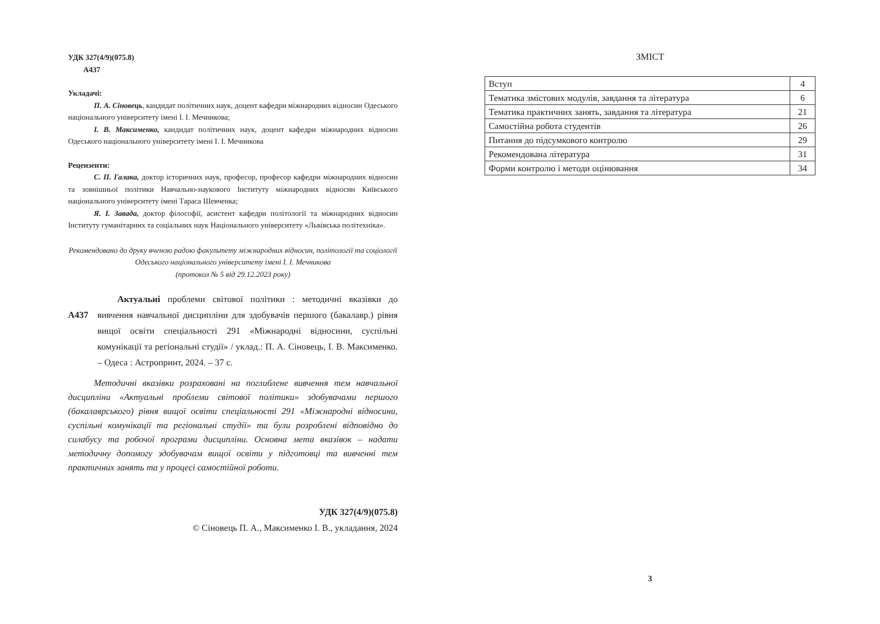УДК 327(4/9)(075.8)
А437
Укладачі:
П. А. Сіновець, кандидат політичних наук, доцент кафедри міжнародних відносин Одеського національного університету імені І. І. Мечникова;
І. В. Максименко, кандидат політичних наук, доцент кафедри міжнародних відносин Одеського національного університету імені І. І. Мечникова
Рецензенти:
С. П. Галака, доктор історичних наук, професор, професор кафедри міжнародних відносин та зовнішньої політики Навчально-наукового Інституту міжнародних відносин Київського національного університету імені Тараса Шевченка;
Я. І. Завада, доктор філософії, асистент кафедри політології та міжнародних відносин Інституту гуманітарних та соціальних наук Національного університету «Львівська політехніка».
Рекомендовано до друку вченою радою факультету міжнародних відносин, політології та соціології Одеського національного університету імені І. І. Мечникова
(протокол № 5 від 29.12.2023 року)
А437
Актуальні проблеми світової політики : методичні вказівки до вивчення навчальної дисципліни для здобувачів першого (бакалавр.) рівня вищої освіти спеціальності 291 «Міжнародні відносини, суспільні комунікації та регіональні студії» / уклад.: П. А. Сіновець, І. В. Максименко. – Одеса : Астропринт, 2024. – 37 с.
Методичні вказівки розраховані на поглиблене вивчення тем навчальної дисципліни «Актуальні проблеми світової політики» здобувачами першого (бакалаврського) рівня вищої освіти спеціальності 291 «Міжнародні відносини, суспільні комунікації та регіональні студії» та були розроблені відповідно до силабусу та робочої програми дисципліни. Основна мета вказівок – надати методичну допомогу здобувачам вищої освіти у підготовці та вивченні тем практичних занять та у процесі самостійної роботи.
УДК 327(4/9)(075.8)
© Сіновець П. А., Максименко І. В., укладання, 2024
ЗМІСТ
| Вступ | 4 |
| Тематика змістових модулів, завдання та література | 6 |
| Тематика практичних занять, завдання та література | 21 |
| Самостійна робота студентів | 26 |
| Питання до підсумкового контролю | 29 |
| Рекомендована література | 31 |
| Форми контролю і методи оцінювання | 34 |
3